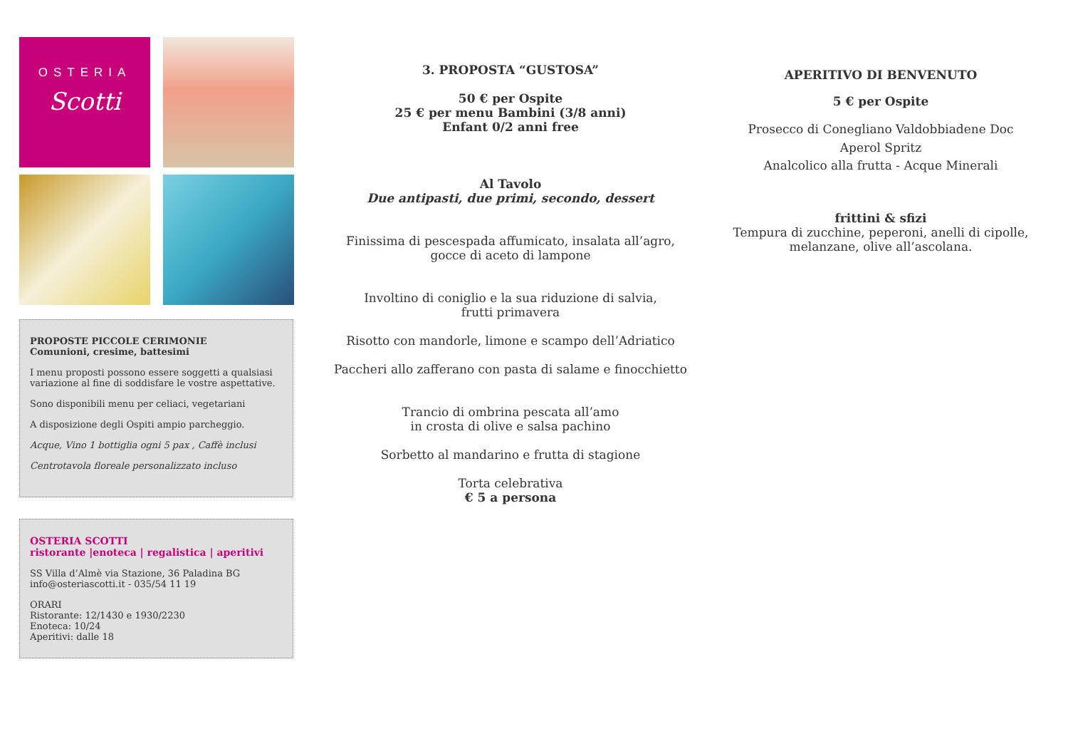OSTERIA
Scotti
PROPOSTE PICCOLE CERIMONIE
Comunioni, cresime, battesimi
I menu proposti possono essere soggetti a qualsiasi variazione al fine di soddisfare le vostre aspettative.
Sono disponibili menu per celiaci, vegetariani
A disposizione degli Ospiti ampio parcheggio.
Acque, Vino 1 bottiglia ogni 5 pax , Caffè inclusi
Centrotavola floreale personalizzato incluso
OSTERIA SCOTTI
ristorante |enoteca | regalistica | aperitivi
SS Villa d’Almè via Stazione, 36 Paladina BG
info@osteriascotti.it - 035/54 11 19
ORARI
Ristorante: 12/1430 e 1930/2230
Enoteca: 10/24
Aperitivi: dalle 18
3. PROPOSTA “GUSTOSA”
50 € per Ospite
25 € per menu Bambini (3/8 anni)
Enfant 0/2 anni free
Al Tavolo
Due antipasti, due primi, secondo, dessert
Finissima di pescespada affumicato, insalata all’agro,
gocce di aceto di lampone
Involtino di coniglio e la sua riduzione di salvia,
frutti primavera
Risotto con mandorle, limone e scampo dell’Adriatico
Paccheri allo zafferano con pasta di salame e finocchietto
Trancio di ombrina pescata all’amo
in crosta di olive e salsa pachino
Sorbetto al mandarino e frutta di stagione
Torta celebrativa
€ 5 a persona
APERITIVO DI BENVENUTO
5 € per Ospite
Prosecco di Conegliano Valdobbiadene Doc
Aperol Spritz
Analcolico alla frutta - Acque Minerali
frittini & sfizi
Tempura di zucchine, peperoni, anelli di cipolle,
melanzane, olive all’ascolana.